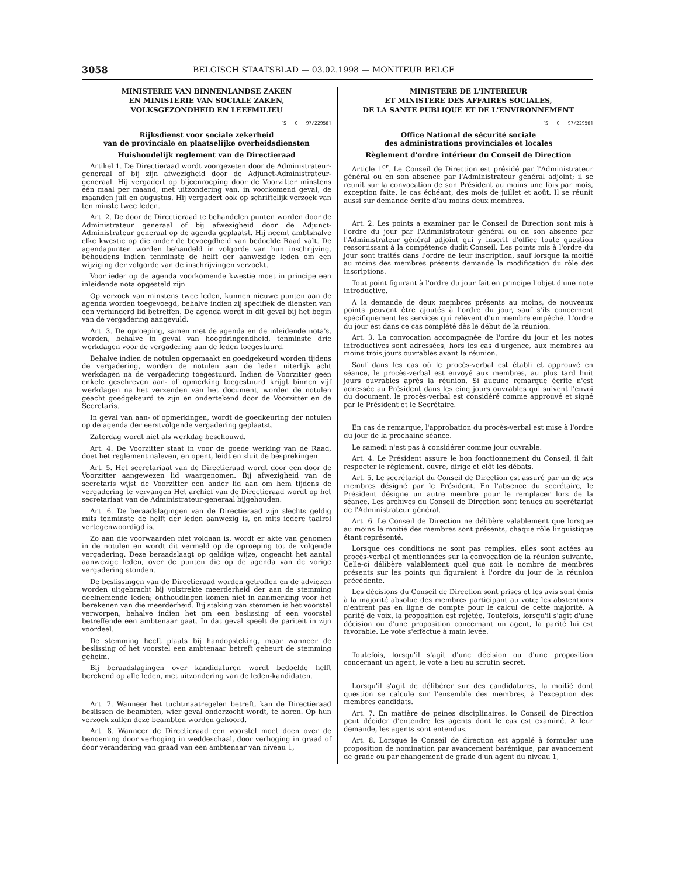3058 BELGISCH STAATSBLAD — 03.02.1998 — MONITEUR BELGE
MINISTERIE VAN BINNENLANDSE ZAKEN
EN MINISTERIE VAN SOCIALE ZAKEN,
VOLKSGEZONDHEID EN LEEFMILIEU
[S − C − 97/22956]
Rijksdienst voor sociale zekerheid
van de provinciale en plaatselijke overheidsdiensten
Huishoudelijk reglement van de Directieraad
Artikel 1. De Directieraad wordt voorgezeten door de Administrateur-generaal of bij zijn afwezigheid door de Adjunct-Administrateur-generaal. Hij vergadert op bijeenroeping door de Voorzitter minstens één maal per maand, met uitzondering van, in voorkomend geval, de maanden juli en augustus. Hij vergadert ook op schriftelijk verzoek van ten minste twee leden.
Art. 2. De door de Directieraad te behandelen punten worden door de Administrateur generaal of bij afwezigheid door de Adjunct-Administrateur generaal op de agenda geplaatst. Hij neemt ambtshalve elke kwestie op die onder de bevoegdheid van bedoelde Raad valt. De agendapunten worden behandeld in volgorde van hun inschrijving, behoudens indien tenminste de helft der aanwezige leden om een wijziging der volgorde van de inschrijvingen verzoekt.
Voor ieder op de agenda voorkomende kwestie moet in principe een inleidende nota opgesteld zijn.
Op verzoek van minstens twee leden, kunnen nieuwe punten aan de agenda worden toegevoegd, behalve indien zij specifiek de diensten van een verhinderd lid betreffen. De agenda wordt in dit geval bij het begin van de vergadering aangevuld.
Art. 3. De oproeping, samen met de agenda en de inleidende nota's, worden, behalve in geval van hoogdringendheid, tenminste drie werkdagen voor de vergadering aan de leden toegestuurd.
Behalve indien de notulen opgemaakt en goedgekeurd worden tijdens de vergadering, worden de notulen aan de leden uiterlijk acht werkdagen na de vergadering toegestuurd. Indien de Voorzitter geen enkele geschreven aan- of opmerking toegestuurd krijgt binnen vijf werkdagen na het verzenden van het document, worden de notulen geacht goedgekeurd te zijn en ondertekend door de Voorzitter en de Secretaris.
In geval van aan- of opmerkingen, wordt de goedkeuring der notulen op de agenda der eerstvolgende vergadering geplaatst.
Zaterdag wordt niet als werkdag beschouwd.
Art. 4. De Voorzitter staat in voor de goede werking van de Raad, doet het reglement naleven, en opent, leidt en sluit de besprekingen.
Art. 5. Het secretariaat van de Directieraad wordt door een door de Voorzitter aangewezen lid waargenomen. Bij afwezigheid van de secretaris wijst de Voorzitter een ander lid aan om hem tijdens de vergadering te vervangen Het archief van de Directieraad wordt op het secretariaat van de Administrateur-generaal bijgehouden.
Art. 6. De beraadslagingen van de Directieraad zijn slechts geldig mits tenminste de helft der leden aanwezig is, en mits iedere taalrol vertegenwoordigd is.
Zo aan die voorwaarden niet voldaan is, wordt er akte van genomen in de notulen en wordt dit vermeld op de oproeping tot de volgende vergadering. Deze beraadslaagt op geldige wijze, ongeacht het aantal aanwezige leden, over de punten die op de agenda van de vorige vergadering stonden.
De beslissingen van de Directieraad worden getroffen en de adviezen worden uitgebracht bij volstrekte meerderheid der aan de stemming deelnemende leden; onthoudingen komen niet in aanmerking voor het berekenen van die meerderheid. Bij staking van stemmen is het voorstel verworpen, behalve indien het om een beslissing of een voorstel betreffende een ambtenaar gaat. In dat geval speelt de pariteit in zijn voordeel.
De stemming heeft plaats bij handopsteking, maar wanneer de beslissing of het voorstel een ambtenaar betreft gebeurt de stemming geheim.
Bij beraadslagingen over kandidaturen wordt bedoelde helft berekend op alle leden, met uitzondering van de leden-kandidaten.
Art. 7. Wanneer het tuchtmaatregelen betreft, kan de Directieraad beslissen de beambten, wier geval onderzocht wordt, te horen. Op hun verzoek zullen deze beambten worden gehoord.
Art. 8. Wanneer de Directieraad een voorstel moet doen over de benoeming door verhoging in weddeschaal, door verhoging in graad of door verandering van graad van een ambtenaar van niveau 1,
MINISTERE DE L'INTERIEUR
ET MINISTERE DES AFFAIRES SOCIALES,
DE LA SANTE PUBLIQUE ET DE L'ENVIRONNEMENT
[S − C − 97/22956]
Office National de sécurité sociale
des administrations provinciales et locales
Règlement d'ordre intérieur du Conseil de Direction
Article 1<sup>er</sup>. Le Conseil de Direction est présidé par l'Administrateur général ou en son absence par l'Administrateur général adjoint; il se reunit sur la convocation de son Président au moins une fois par mois, exception faite, le cas échéant, des mois de juillet et août. Il se réunit aussi sur demande écrite d'au moins deux membres.
Art. 2. Les points a examiner par le Conseil de Direction sont mis à l'ordre du jour par l'Administrateur général ou en son absence par l'Administrateur général adjoint qui y inscrit d'office toute question ressortissant à la compétence dudit Conseil. Les points mis à l'ordre du jour sont traités dans l'ordre de leur inscription, sauf lorsque la moitié au moins des membres présents demande la modification du rôle des inscriptions.
Tout point figurant à l'ordre du jour fait en principe l'objet d'une note introductive.
A la demande de deux membres présents au moins, de nouveaux points peuvent être ajoutés à l'ordre du jour, sauf s'ils concernent spécifiquement les services qui relèvent d'un membre empêché. L'ordre du jour est dans ce cas complété dès le début de la réunion.
Art. 3. La convocation accompagnée de l'ordre du jour et les notes introductives sont adressées, hors les cas d'urgence, aux membres au moins trois jours ouvrables avant la réunion.
Sauf dans les cas où le procès-verbal est établi et approuvé en séance, le procès-verbal est envoyé aux membres, au plus tard huit jours ouvrables après la réunion. Si aucune remarque écrite n'est adressée au Président dans les cinq jours ouvrables qui suivent l'envoi du document, le procès-verbal est considéré comme approuvé et signé par le Président et le Secrétaire.
En cas de remarque, l'approbation du procès-verbal est mise à l'ordre du jour de la prochaine séance.
Le samedi n'est pas à considérer comme jour ouvrable.
Art. 4. Le Président assure le bon fonctionnement du Conseil, il fait respecter le règlement, ouvre, dirige et clôt les débats.
Art. 5. Le secrétariat du Conseil de Direction est assuré par un de ses membres désigné par le Président. En l'absence du secrétaire, le Président désigne un autre membre pour le remplacer lors de la séance. Les archives du Conseil de Direction sont tenues au secrétariat de l'Administrateur général.
Art. 6. Le Conseil de Direction ne délibère valablement que lorsque au moins la moitié des membres sont présents, chaque rôle linguistique étant représenté.
Lorsque ces conditions ne sont pas remplies, elles sont actées au procès-verbal et mentionnées sur la convocation de la réunion suivante. Celle-ci délibère valablement quel que soit le nombre de membres présents sur les points qui figuraient à l'ordre du jour de la réunion précédente.
Les décisions du Conseil de Direction sont prises et les avis sont émis à la majorité absolue des membres participant au vote; les abstentions n'entrent pas en ligne de compte pour le calcul de cette majorité. A parité de voix, la proposition est rejetée. Toutefois, lorsqu'il s'agit d'une décision ou d'une proposition concernant un agent, la parité lui est favorable. Le vote s'effectue à main levée.
Toutefois, lorsqu'il s'agit d'une décision ou d'une proposition concernant un agent, le vote a lieu au scrutin secret.
Lorsqu'il s'agit de délibérer sur des candidatures, la moitié dont question se calcule sur l'ensemble des membres, à l'exception des membres candidats.
Art. 7. En matière de peines disciplinaires. le Conseil de Direction peut décider d'entendre les agents dont le cas est examiné. A leur demande, les agents sont entendus.
Art. 8. Lorsque le Conseil de direction est appelé à formuler une proposition de nomination par avancement barémique, par avancement de grade ou par changement de grade d'un agent du niveau 1,